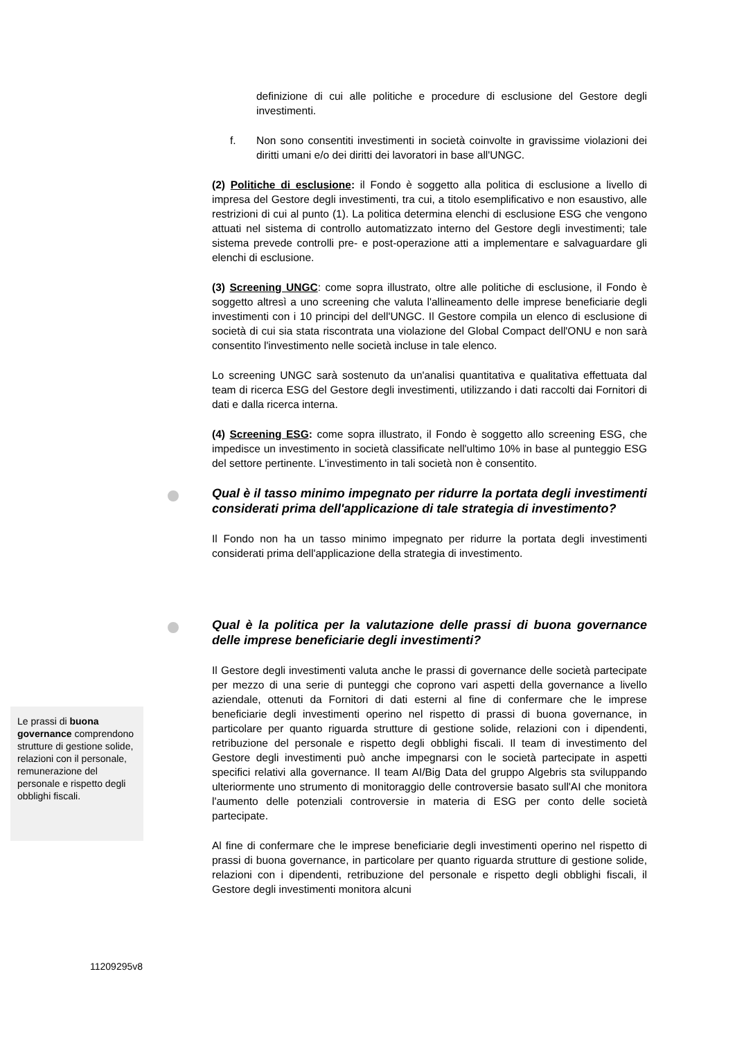definizione di cui alle politiche e procedure di esclusione del Gestore degli investimenti.
f. Non sono consentiti investimenti in società coinvolte in gravissime violazioni dei diritti umani e/o dei diritti dei lavoratori in base all'UNGC.
(2) Politiche di esclusione: il Fondo è soggetto alla politica di esclusione a livello di impresa del Gestore degli investimenti, tra cui, a titolo esemplificativo e non esaustivo, alle restrizioni di cui al punto (1). La politica determina elenchi di esclusione ESG che vengono attuati nel sistema di controllo automatizzato interno del Gestore degli investimenti; tale sistema prevede controlli pre- e post-operazione atti a implementare e salvaguardare gli elenchi di esclusione.
(3) Screening UNGC: come sopra illustrato, oltre alle politiche di esclusione, il Fondo è soggetto altresì a uno screening che valuta l'allineamento delle imprese beneficiarie degli investimenti con i 10 principi del dell'UNGC. Il Gestore compila un elenco di esclusione di società di cui sia stata riscontrata una violazione del Global Compact dell'ONU e non sarà consentito l'investimento nelle società incluse in tale elenco.
Lo screening UNGC sarà sostenuto da un'analisi quantitativa e qualitativa effettuata dal team di ricerca ESG del Gestore degli investimenti, utilizzando i dati raccolti dai Fornitori di dati e dalla ricerca interna.
(4) Screening ESG: come sopra illustrato, il Fondo è soggetto allo screening ESG, che impedisce un investimento in società classificate nell'ultimo 10% in base al punteggio ESG del settore pertinente. L'investimento in tali società non è consentito.
Qual è il tasso minimo impegnato per ridurre la portata degli investimenti considerati prima dell'applicazione di tale strategia di investimento?
Il Fondo non ha un tasso minimo impegnato per ridurre la portata degli investimenti considerati prima dell'applicazione della strategia di investimento.
Qual è la politica per la valutazione delle prassi di buona governance delle imprese beneficiarie degli investimenti?
Il Gestore degli investimenti valuta anche le prassi di governance delle società partecipate per mezzo di una serie di punteggi che coprono vari aspetti della governance a livello aziendale, ottenuti da Fornitori di dati esterni al fine di confermare che le imprese beneficiarie degli investimenti operino nel rispetto di prassi di buona governance, in particolare per quanto riguarda strutture di gestione solide, relazioni con i dipendenti, retribuzione del personale e rispetto degli obblighi fiscali. Il team di investimento del Gestore degli investimenti può anche impegnarsi con le società partecipate in aspetti specifici relativi alla governance. Il team AI/Big Data del gruppo Algebris sta sviluppando ulteriormente uno strumento di monitoraggio delle controversie basato sull'AI che monitora l'aumento delle potenziali controversie in materia di ESG per conto delle società partecipate.
Al fine di confermare che le imprese beneficiarie degli investimenti operino nel rispetto di prassi di buona governance, in particolare per quanto riguarda strutture di gestione solide, relazioni con i dipendenti, retribuzione del personale e rispetto degli obblighi fiscali, il Gestore degli investimenti monitora alcuni
Le prassi di buona governance comprendono strutture di gestione solide, relazioni con il personale, remunerazione del personale e rispetto degli obblighi fiscali.
11209295v8